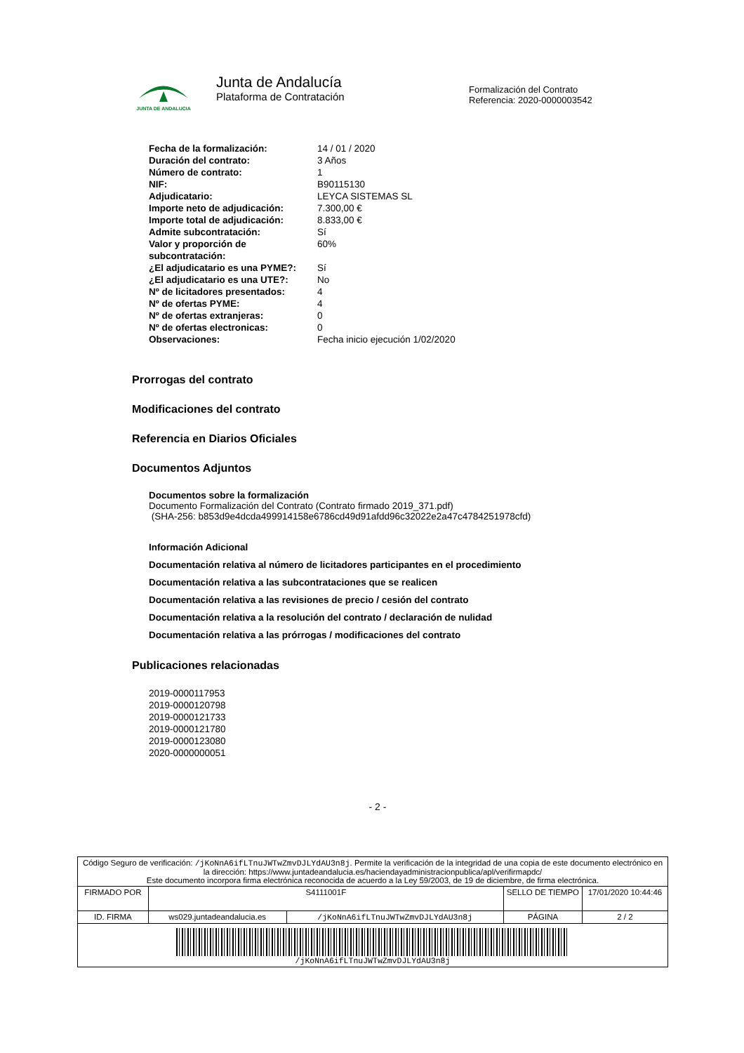JUNTA DE ANDALUCIA
Junta de Andalucía
Plataforma de Contratación
Formalización del Contrato
Referencia: 2020-0000003542
| Fecha de la formalización: | 14 / 01 / 2020 |
| Duración del contrato: | 3 Años |
| Número de contrato: | 1 |
| NIF: | B90115130 |
| Adjudicatario: | LEYCA SISTEMAS SL |
| Importe neto de adjudicación: | 7.300,00 € |
| Importe total de adjudicación: | 8.833,00 € |
| Admite subcontratación: | Sí |
| Valor y proporción de subcontratación: | 60% |
| ¿El adjudicatario es una PYME?: | Sí |
| ¿El adjudicatario es una UTE?: | No |
| Nº de licitadores presentados: | 4 |
| Nº de ofertas PYME: | 4 |
| Nº de ofertas extranjeras: | 0 |
| Nº de ofertas electronicas: | 0 |
| Observaciones: | Fecha inicio ejecución 1/02/2020 |
Prorrogas del contrato
Modificaciones del contrato
Referencia en Diarios Oficiales
Documentos Adjuntos
Documentos sobre la formalización
Documento Formalización del Contrato (Contrato firmado 2019_371.pdf)
(SHA-256: b853d9e4dcda499914158e6786cd49d91afdd96c32022e2a47c4784251978cfd)
Información Adicional
Documentación relativa al número de licitadores participantes en el procedimiento
Documentación relativa a las subcontrataciones que se realicen
Documentación relativa a las revisiones de precio / cesión del contrato
Documentación relativa a la resolución del contrato / declaración de nulidad
Documentación relativa a las prórrogas / modificaciones del contrato
Publicaciones relacionadas
2019-0000117953
2019-0000120798
2019-0000121733
2019-0000121780
2019-0000123080
2020-0000000051
- 2 -
| Código Seguro de verificación: /jKoNnA6ifLTnuJWTwZmvDJLYdAU3n8j . Permite la verificación de la integridad de una copia de este documento electrónico en la dirección: https://www.juntadeandalucia.es/haciendayadministracionpublica/apl/verifirmapdc/ Este documento incorpora firma electrónica reconocida de acuerdo a la Ley 59/2003, de 19 de diciembre, de firma electrónica. | | | | |
| FIRMADO POR | S4111001F | | SELLO DE TIEMPO | 17/01/2020 10:44:46 |
| ID. FIRMA | ws029.juntadeandalucia.es | /jKoNnA6ifLTnuJWTwZmvDJLYdAU3n8j | PÁGINA | 2 / 2 |
| /jKoNnA6ifLTnuJWTwZmvDJLYdAU3n8j | | | | |